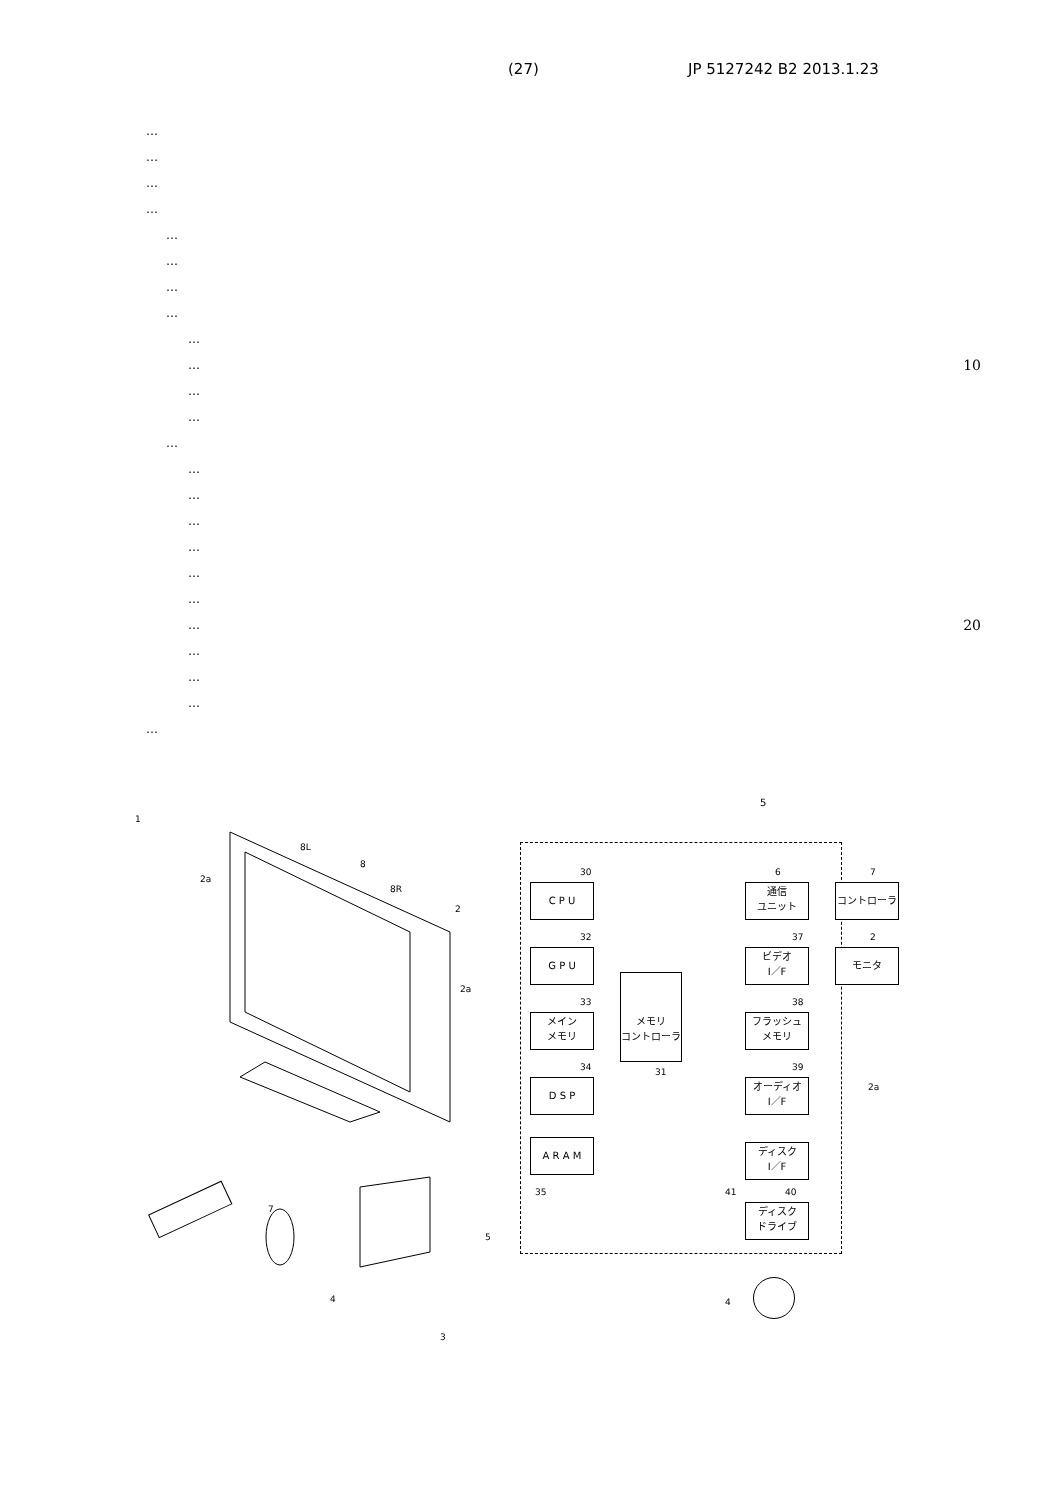(27) JP 5127242 B2 2013.1.23
…
…
…
…
…
…
…
…
…
… 10
…
…
…
…
…
…
…
…
…
… 20
…
…
…
…
1
8L
8
2a
8R
2
2a
7
5
4
3
5
C P U
G P U
メイン
メモリ
D S P
A R A M
メモリ
コントローラ
通信
ユニット
ビデオ
I／F
フラッシュ
メモリ
オーディオ
I／F
ディスク
I／F
ディスク
ドライブ
コントローラ
モニタ
30
32
33
34
35
31
6 7
37 2
38
39
2a
41 40
4